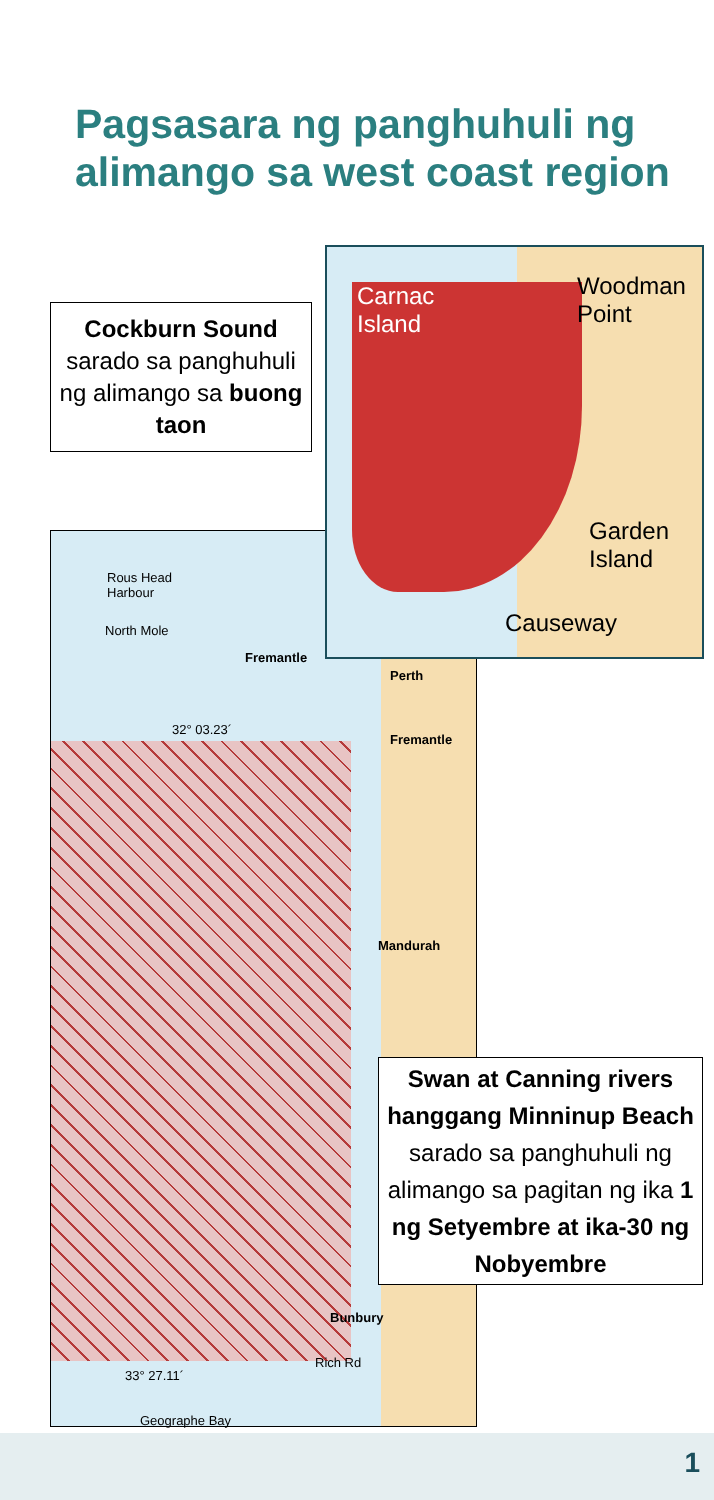Pagsasara ng panghuhuli ng alimango sa west coast region
Rous Head Harbour
North Mole
Fremantle
Perth
32° 03.23´
Fremantle
Mandurah
Bunbury
Rich Rd
33° 27.11´
Geographe Bay
Carnac
Island
Woodman
Point
Garden
Island
Causeway
Cockburn Sound sarado sa panghuhuli ng alimango sa buong taon
Swan at Canning rivers hanggang Minninup Beach sarado sa panghuhuli ng alimango sa pagitan ng ika 1 ng Setyembre at ika-30 ng Nobyembre
1